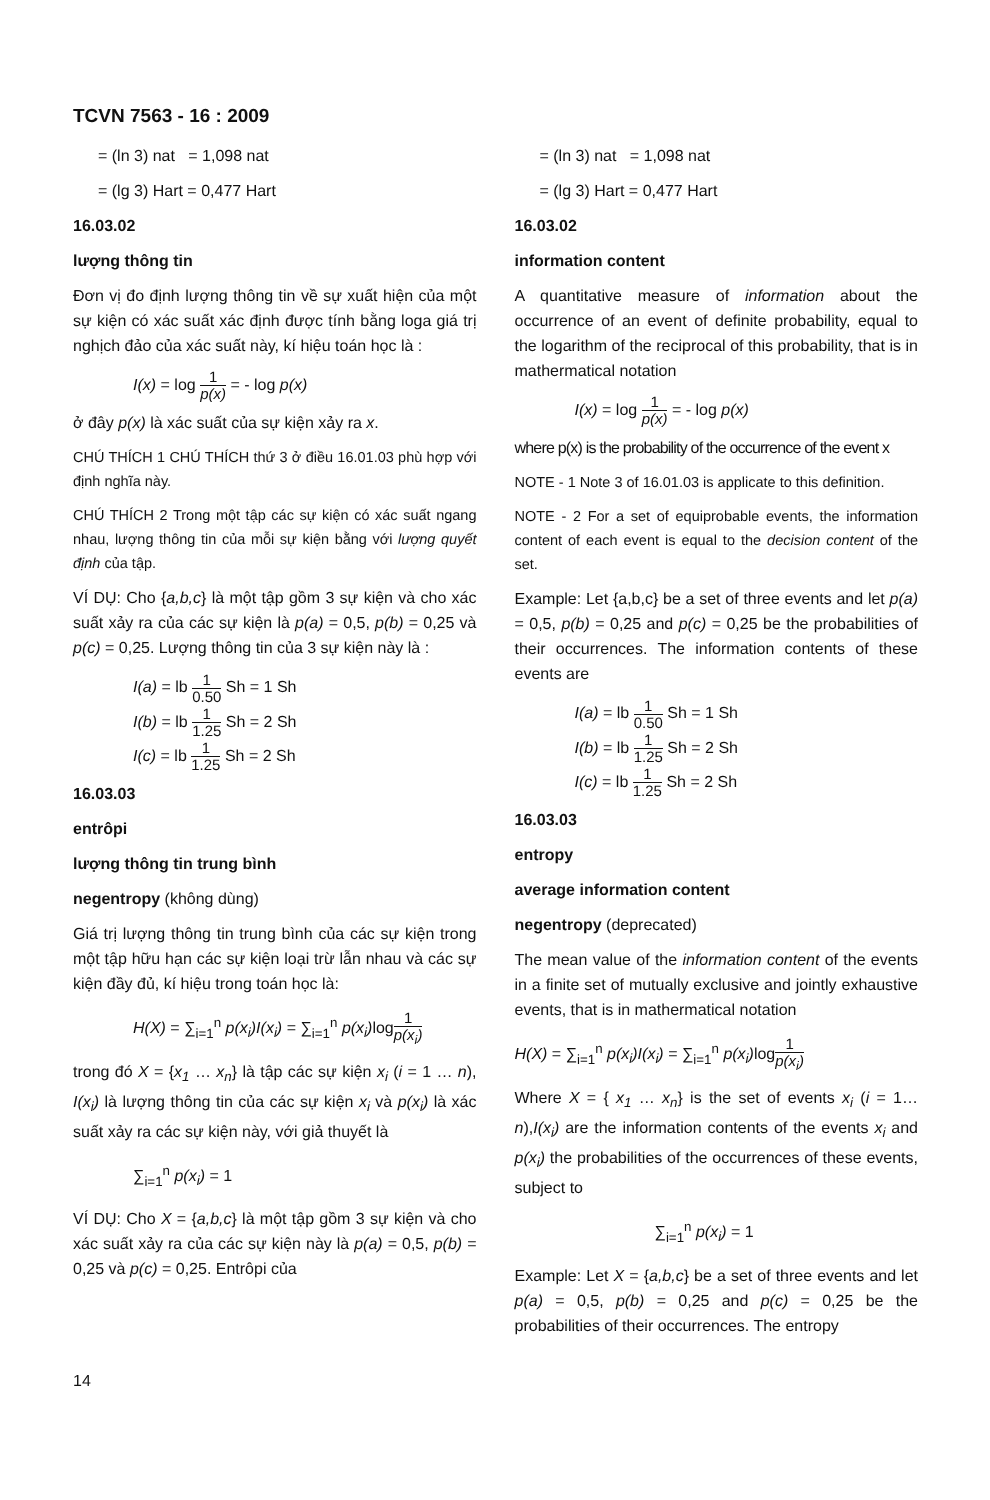TCVN 7563 - 16 : 2009
= (ln 3) nat = 1,098 nat
= (lg 3) Hart = 0,477 Hart
16.03.02
lượng thông tin
Đơn vị đo định lượng thông tin về sự xuất hiện của một sự kiện có xác suất xác định được tính bằng loga giá trị nghịch đảo của xác suất này, kí hiệu toán học là :
I(x) = log 1 p(x) = - log p(x)
ở đây p(x) là xác suất của sự kiện xảy ra x.
CHÚ THÍCH 1 CHÚ THÍCH thứ 3 ở điều 16.01.03 phù hợp với định nghĩa này.
CHÚ THÍCH 2 Trong một tập các sự kiện có xác suất ngang nhau, lượng thông tin của mỗi sự kiện bằng với lượng quyết định của tập.
VÍ DỤ: Cho {a,b,c} là một tập gồm 3 sự kiện và cho xác suất xảy ra của các sự kiện là p(a) = 0,5, p(b) = 0,25 và p(c) = 0,25. Lượng thông tin của 3 sự kiện này là :
I(a) = lb 1 0.50 Sh = 1 Sh
I(b) = lb 1 1.25 Sh = 2 Sh
I(c) = lb 1 1.25 Sh = 2 Sh
16.03.03
entrôpi
lượng thông tin trung bình
negentropy (không dùng)
Giá trị lượng thông tin trung bình của các sự kiện trong một tập hữu hạn các sự kiện loại trừ lẫn nhau và các sự kiện đầy đủ, kí hiệu trong toán học là:
H(X) = ∑<sub>i=1</sub><sup>n</sup> p(x<sub>i</sub>)I(x<sub>i</sub>) = ∑<sub>i=1</sub><sup>n</sup> p(x<sub>i</sub>) log1 p(x<sub>i</sub>)
trong đó X = {x<sub>1</sub> … x<sub>n</sub>} là tập các sự kiện x<sub>i</sub> (i = 1 … n), I(x<sub>i</sub>) là lượng thông tin của các sự kiện x<sub>i</sub> và p(x<sub>i</sub>) là xác suất xảy ra các sự kiện này, với giả thuyết là
∑<sub>i=1</sub><sup>n</sup> p(x<sub>i</sub>) = 1
VÍ DỤ: Cho X = {a,b,c} là một tập gồm 3 sự kiện và cho xác suất xảy ra của các sự kiện này là p(a) = 0,5, p(b) = 0,25 và p(c) = 0,25. Entrôpi của
= (ln 3) nat = 1,098 nat
= (lg 3) Hart = 0,477 Hart
16.03.02
information content
A quantitative measure of information about the occurrence of an event of definite probability, equal to the logarithm of the reciprocal of this probability, that is in mathermatical notation
I(x) = log 1 p(x) = - log p(x)
where p(x) is the probability of the occurrence of the event x
NOTE - 1 Note 3 of 16.01.03 is applicate to this definition.
NOTE - 2 For a set of equiprobable events, the information content of each event is equal to the decision content of the set.
Example: Let {a,b,c} be a set of three events and let p(a) = 0,5, p(b) = 0,25 and p(c) = 0,25 be the probabilities of their occurrences. The information contents of these events are
I(a) = lb 1 0.50 Sh = 1 Sh
I(b) = lb 1 1.25 Sh = 2 Sh
I(c) = lb 1 1.25 Sh = 2 Sh
16.03.03
entropy
average information content
negentropy (deprecated)
The mean value of the information content of the events in a finite set of mutually exclusive and jointly exhaustive events, that is in mathermatical notation
H(X) = ∑<sub>i=1</sub><sup>n</sup> p(x<sub>i</sub>)I(x<sub>i</sub>) = ∑<sub>i=1</sub><sup>n</sup> p(x<sub>i</sub>) log1 p(x<sub>i</sub>)
Where X = { x<sub>1</sub> … x<sub>n</sub>} is the set of events x<sub>i</sub> (i = 1… n),I(x<sub>i</sub>) are the information contents of the events x<sub>i</sub> and p(x<sub>i</sub>) the probabilities of the occurrences of these events, subject to
∑<sub>i=1</sub><sup>n</sup> p(x<sub>i</sub>) = 1
Example: Let X = {a,b,c} be a set of three events and let p(a) = 0,5, p(b) = 0,25 and p(c) = 0,25 be the probabilities of their occurrences. The entropy
14